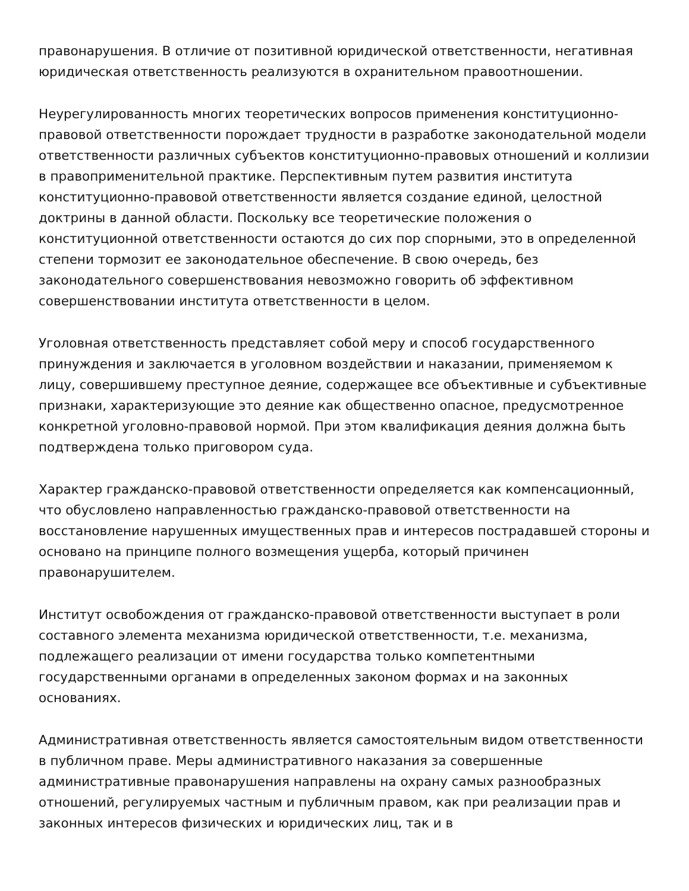правонарушения. В отличие от позитивной юридической ответственности, негативная юридическая ответственность реализуются в охранительном правоотношении.
Неурегулированность многих теоретических вопросов применения конституционно-правовой ответственности порождает трудности в разработке законодательной модели ответственности различных субъектов конституционно-правовых отношений и коллизии в правоприменительной практике. Перспективным путем развития института конституционно-правовой ответственности является создание единой, целостной доктрины в данной области. Поскольку все теоретические положения о конституционной ответственности остаются до сих пор спорными, это в определенной степени тормозит ее законодательное обеспечение. В свою очередь, без законодательного совершенствования невозможно говорить об эффективном совершенствовании института ответственности в целом.
Уголовная ответственность представляет собой меру и способ государственного принуждения и заключается в уголовном воздействии и наказании, применяемом к лицу, совершившему преступное деяние, содержащее все объективные и субъективные признаки, характеризующие это деяние как общественно опасное, предусмотренное конкретной уголовно-правовой нормой. При этом квалификация деяния должна быть подтверждена только приговором суда.
Характер гражданско-правовой ответственности определяется как компенсационный, что обусловлено направленностью гражданско-правовой ответственности на восстановление нарушенных имущественных прав и интересов пострадавшей стороны и основано на принципе полного возмещения ущерба, который причинен правонарушителем.
Институт освобождения от гражданско-правовой ответственности выступает в роли составного элемента механизма юридической ответственности, т.е. механизма, подлежащего реализации от имени государства только компетентными государственными органами в определенных законом формах и на законных основаниях.
Административная ответственность является самостоятельным видом ответственности в публичном праве. Меры административного наказания за совершенные административные правонарушения направлены на охрану самых разнообразных отношений, регулируемых частным и публичным правом, как при реализации прав и законных интересов физических и юридических лиц, так и в